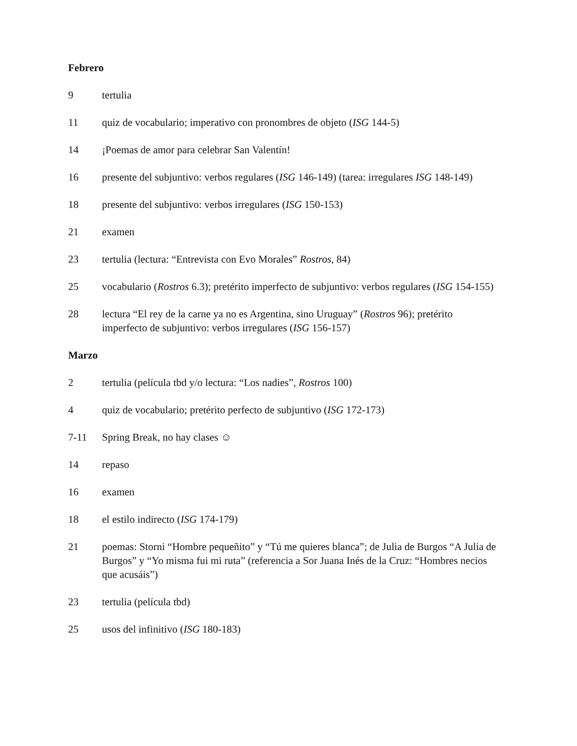Febrero
9 tertulia
11 quiz de vocabulario; imperativo con pronombres de objeto (ISG 144-5)
14 ¡Poemas de amor para celebrar San Valentín!
16 presente del subjuntivo: verbos regulares (ISG 146-149) (tarea: irregulares ISG 148-149)
18 presente del subjuntivo: verbos irregulares (ISG 150-153)
21 examen
23 tertulia (lectura: “Entrevista con Evo Morales” Rostros, 84)
25 vocabulario (Rostros 6.3); pretérito imperfecto de subjuntivo: verbos regulares (ISG 154-155)
28 lectura “El rey de la carne ya no es Argentina, sino Uruguay” (Rostros 96); pretérito imperfecto de subjuntivo: verbos irregulares (ISG 156-157)
Marzo
2 tertulia (película tbd y/o lectura: “Los nadies”, Rostros 100)
4 quiz de vocabulario; pretérito perfecto de subjuntivo (ISG 172-173)
7-11 Spring Break, no hay clases ☺
14 repaso
16 examen
18 el estilo indirecto (ISG 174-179)
21 poemas: Storni “Hombre pequeñito” y “Tú me quieres blanca”; de Julia de Burgos “A Julia de Burgos” y “Yo misma fui mi ruta” (referencia a Sor Juana Inés de la Cruz: “Hombres necios que acusáis”)
23 tertulia (película tbd)
25 usos del infinitivo (ISG 180-183)